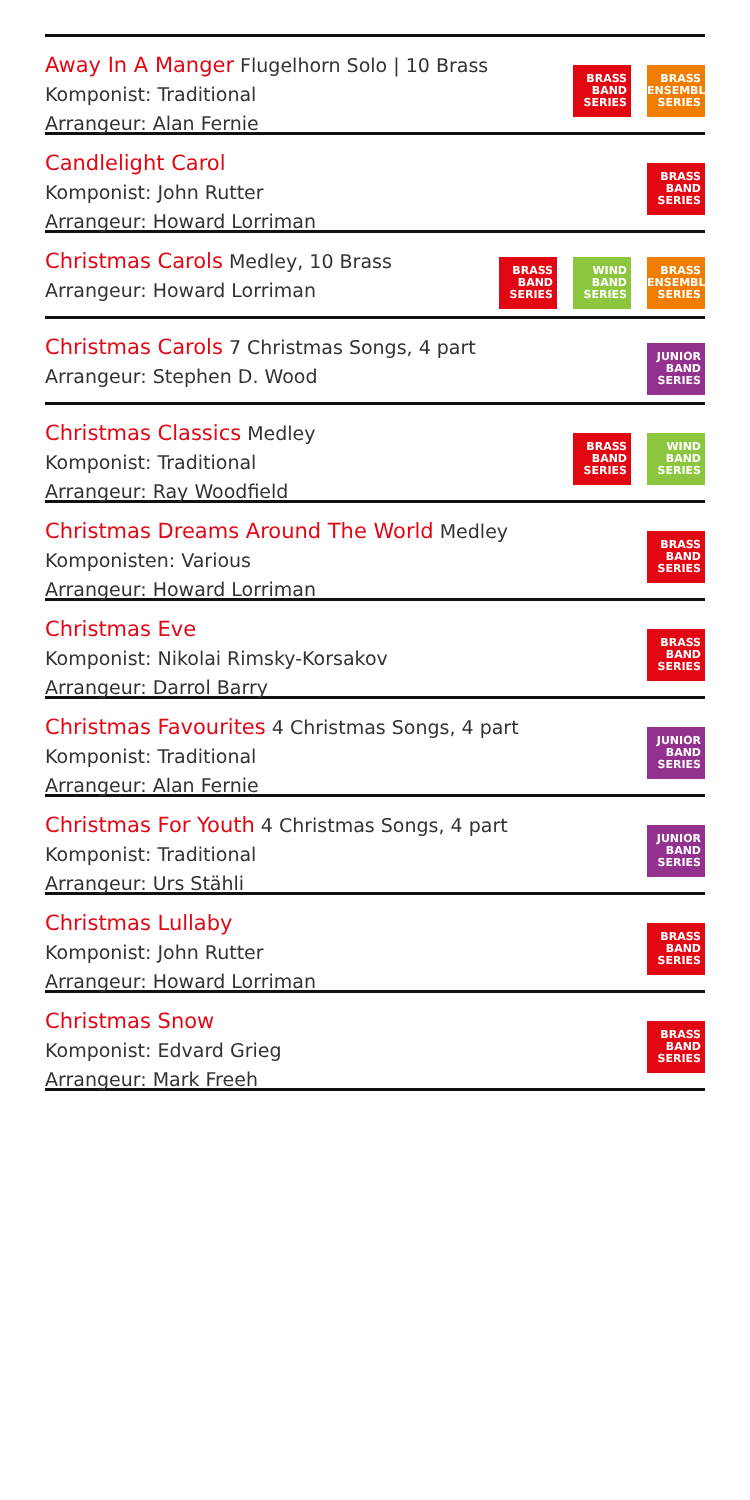Away In A Manger Flugelhorn Solo | 10 Brass
Komponist: Traditional
Arrangeur: Alan Fernie
BRASS
BAND
SERIES
BRASS
ENSEMBLE
SERIES
Candlelight Carol
Komponist: John Rutter
Arrangeur: Howard Lorriman
BRASS
BAND
SERIES
Christmas Carols Medley, 10 Brass
Arrangeur: Howard Lorriman
BRASS
BAND
SERIES
WIND
BAND
SERIES
BRASS
ENSEMBLE
SERIES
Christmas Carols 7 Christmas Songs, 4 part
Arrangeur: Stephen D. Wood
JUNIOR
BAND
SERIES
Christmas Classics Medley
Komponist: Traditional
Arrangeur: Ray Woodfield
BRASS
BAND
SERIES
WIND
BAND
SERIES
Christmas Dreams Around The World Medley
Komponisten: Various
Arrangeur: Howard Lorriman
BRASS
BAND
SERIES
Christmas Eve
Komponist: Nikolai Rimsky-Korsakov
Arrangeur: Darrol Barry
BRASS
BAND
SERIES
Christmas Favourites 4 Christmas Songs, 4 part
Komponist: Traditional
Arrangeur: Alan Fernie
JUNIOR
BAND
SERIES
Christmas For Youth 4 Christmas Songs, 4 part
Komponist: Traditional
Arrangeur: Urs Stähli
JUNIOR
BAND
SERIES
Christmas Lullaby
Komponist: John Rutter
Arrangeur: Howard Lorriman
BRASS
BAND
SERIES
Christmas Snow
Komponist: Edvard Grieg
Arrangeur: Mark Freeh
BRASS
BAND
SERIES